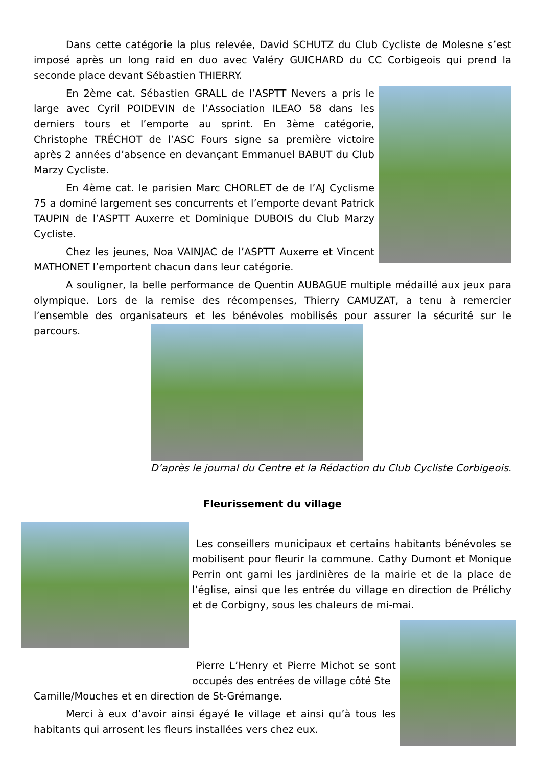Dans cette catégorie la plus relevée, David SCHUTZ du Club Cycliste de Molesne s’est imposé après un long raid en duo avec Valéry GUICHARD du CC Corbigeois qui prend la seconde place devant Sébastien THIERRY.
En 2ème cat. Sébastien GRALL de l’ASPTT Nevers a pris le large avec Cyril POIDEVIN de l’Association ILEAO 58 dans les derniers tours et l’emporte au sprint. En 3ème catégorie, Christophe TRÉCHOT de l’ASC Fours signe sa première victoire après 2 années d’absence en devançant Emmanuel BABUT du Club Marzy Cycliste.
En 4ème cat. le parisien Marc CHORLET de de l’AJ Cyclisme 75 a dominé largement ses concurrents et l’emporte devant Patrick TAUPIN de l’ASPTT Auxerre et Dominique DUBOIS du Club Marzy Cycliste.
Chez les jeunes, Noa VAINJAC de l’ASPTT Auxerre et Vincent MATHONET l’emportent chacun dans leur catégorie.
A souligner, la belle performance de Quentin AUBAGUE multiple médaillé aux jeux para olympique. Lors de la remise des récompenses, Thierry CAMUZAT, a tenu à remercier l’ensemble des organisateurs et les bénévoles mobilisés pour assurer la sécurité sur le parcours.
D’après le journal du Centre et la Rédaction du Club Cycliste Corbigeois.
Fleurissement du village
Les conseillers municipaux et certains habitants bénévoles se mobilisent pour fleurir la commune. Cathy Dumont et Monique Perrin ont garni les jardinières de la mairie et de la place de l’église, ainsi que les entrée du village en direction de Prélichy et de Corbigny, sous les chaleurs de mi-mai.
Pierre L’Henry et Pierre Michot se sont occupés des entrées de village côté Ste
Camille/Mouches et en direction de St-Grémange.
Merci à eux d’avoir ainsi égayé le village et ainsi qu’à tous les habitants qui arrosent les fleurs installées vers chez eux.